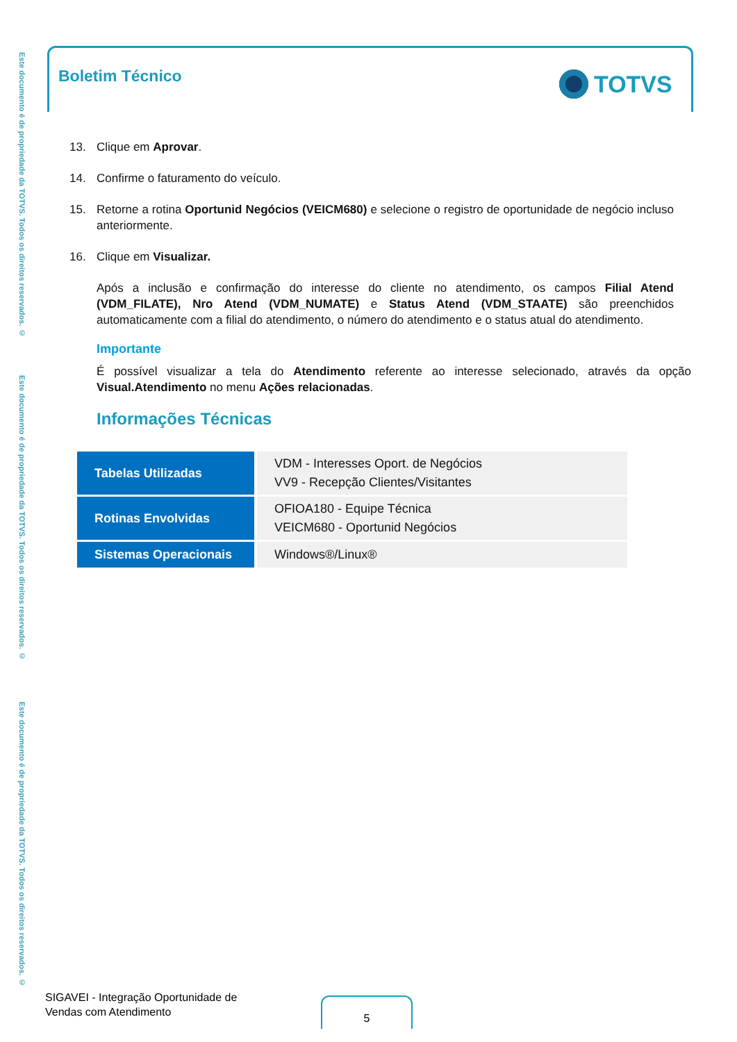Este documento é de propriedade da TOTVS. Todos os direitos reservados. ©
Este documento é de propriedade da TOTVS. Todos os direitos reservados. ©
Este documento é de propriedade da TOTVS. Todos os direitos reservados. ©
Boletim Técnico TOTVS
13. Clique em Aprovar.
14. Confirme o faturamento do veículo.
15. Retorne a rotina Oportunid Negócios (VEICM680) e selecione o registro de oportunidade de negócio incluso anteriormente.
16. Clique em Visualizar.
Após a inclusão e confirmação do interesse do cliente no atendimento, os campos Filial Atend (VDM_FILATE), Nro Atend (VDM_NUMATE) e Status Atend (VDM_STAATE) são preenchidos automaticamente com a filial do atendimento, o número do atendimento e o status atual do atendimento.
Importante
É possível visualizar a tela do Atendimento referente ao interesse selecionado, através da opção Visual.Atendimento no menu Ações relacionadas.
Informações Técnicas
| Tabelas Utilizadas | VDM - Interesses Oport. de Negócios VV9 - Recepção Clientes/Visitantes |
| Rotinas Envolvidas | OFIOA180 - Equipe Técnica VEICM680 - Oportunid Negócios |
| Sistemas Operacionais | Windows®/Linux® |
SIGAVEI - Integração Oportunidade de
Vendas com Atendimento
5